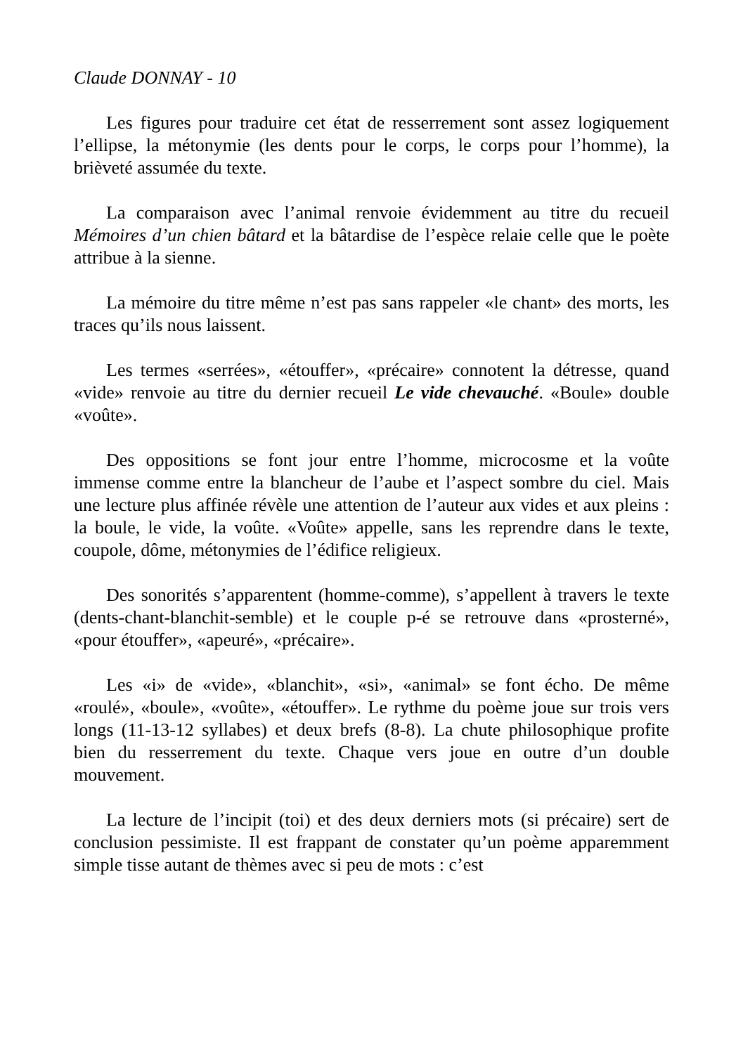Claude DONNAY - 10
Les figures pour traduire cet état de resserrement sont assez logiquement l’ellipse, la métonymie (les dents pour le corps, le corps pour l’homme), la brièveté assumée du texte.
La comparaison avec l’animal renvoie évidemment au titre du recueil Mémoires d’un chien bâtard et la bâtardise de l’espèce relaie celle que le poète attribue à la sienne.
La mémoire du titre même n’est pas sans rappeler «le chant» des morts, les traces qu’ils nous laissent.
Les termes «serrées», «étouffer», «précaire» connotent la détresse, quand «vide» renvoie au titre du dernier recueil Le vide chevauché. «Boule» double «voûte».
Des oppositions se font jour entre l’homme, microcosme et la voûte immense comme entre la blancheur de l’aube et l’aspect sombre du ciel. Mais une lecture plus affinée révèle une attention de l’auteur aux vides et aux pleins : la boule, le vide, la voûte. «Voûte» appelle, sans les reprendre dans le texte, coupole, dôme, métonymies de l’édifice religieux.
Des sonorités s’apparentent (homme-comme), s’appellent à travers le texte (dents-chant-blanchit-semble) et le couple p-é se retrouve dans «prosterné», «pour étouffer», «apeuré», «précaire».
Les «i» de «vide», «blanchit», «si», «animal» se font écho. De même «roulé», «boule», «voûte», «étouffer». Le rythme du poème joue sur trois vers longs (11-13-12 syllabes) et deux brefs (8-8). La chute philosophique profite bien du resserrement du texte. Chaque vers joue en outre d’un double mouvement.
La lecture de l’incipit (toi) et des deux derniers mots (si précaire) sert de conclusion pessimiste. Il est frappant de constater qu’un poème apparemment simple tisse autant de thèmes avec si peu de mots : c’est